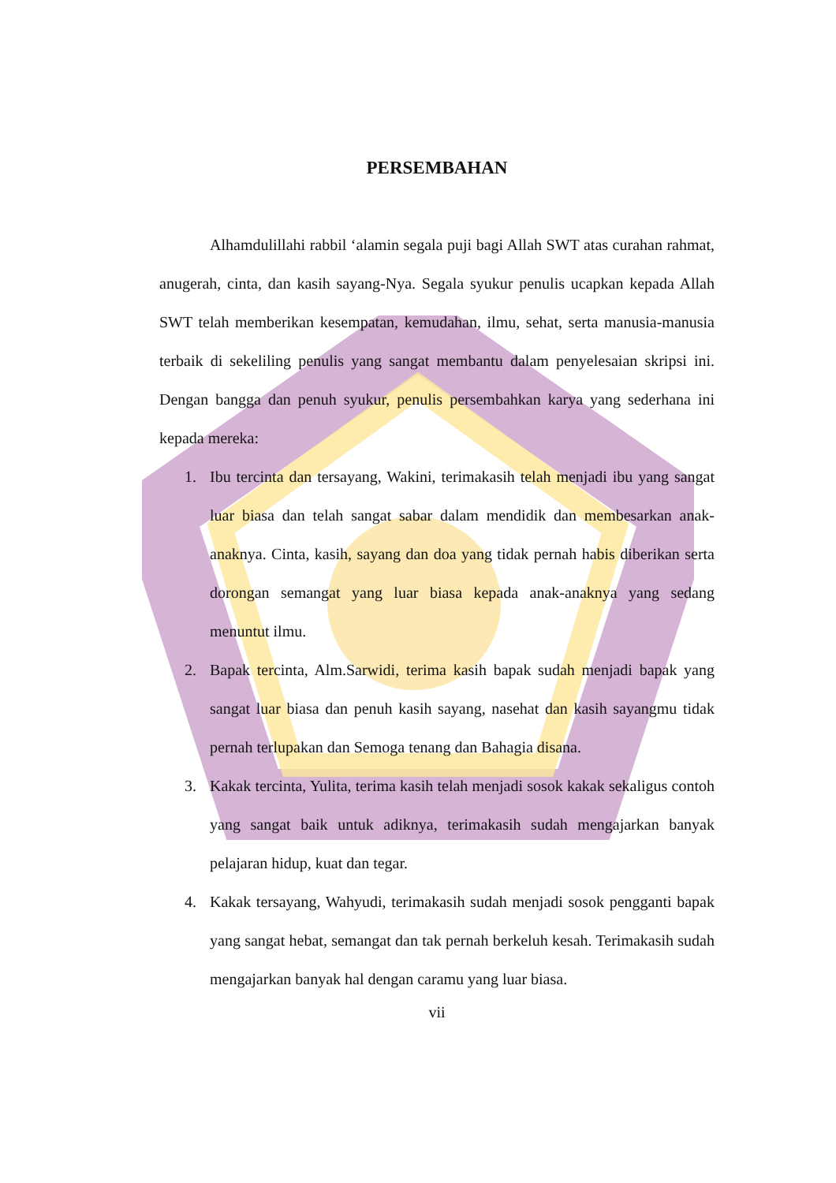PERSEMBAHAN
Alhamdulillahi rabbil ‘alamin segala puji bagi Allah SWT atas curahan rahmat, anugerah, cinta, dan kasih sayang-Nya. Segala syukur penulis ucapkan kepada Allah SWT telah memberikan kesempatan, kemudahan, ilmu, sehat, serta manusia-manusia terbaik di sekeliling penulis yang sangat membantu dalam penyelesaian skripsi ini. Dengan bangga dan penuh syukur, penulis persembahkan karya yang sederhana ini kepada mereka:
1. Ibu tercinta dan tersayang, Wakini, terimakasih telah menjadi ibu yang sangat luar biasa dan telah sangat sabar dalam mendidik dan membesarkan anak-anaknya. Cinta, kasih, sayang dan doa yang tidak pernah habis diberikan serta dorongan semangat yang luar biasa kepada anak-anaknya yang sedang menuntut ilmu.
2. Bapak tercinta, Alm.Sarwidi, terima kasih bapak sudah menjadi bapak yang sangat luar biasa dan penuh kasih sayang, nasehat dan kasih sayangmu tidak pernah terlupakan dan Semoga tenang dan Bahagia disana.
3. Kakak tercinta, Yulita, terima kasih telah menjadi sosok kakak sekaligus contoh yang sangat baik untuk adiknya, terimakasih sudah mengajarkan banyak pelajaran hidup, kuat dan tegar.
4. Kakak tersayang, Wahyudi, terimakasih sudah menjadi sosok pengganti bapak yang sangat hebat, semangat dan tak pernah berkeluh kesah. Terimakasih sudah mengajarkan banyak hal dengan caramu yang luar biasa.
vii